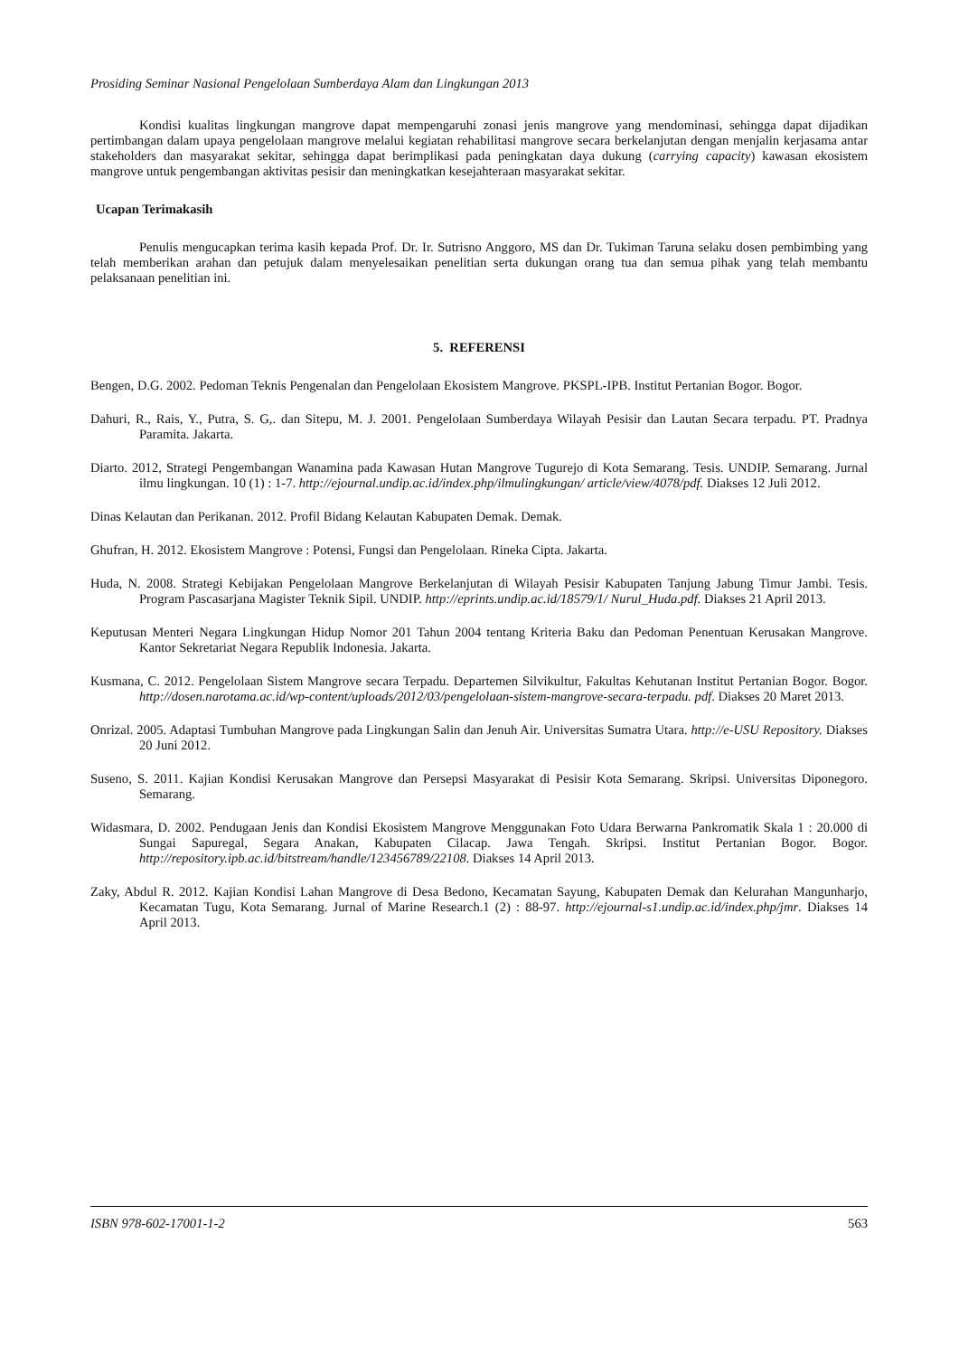Prosiding Seminar Nasional Pengelolaan Sumberdaya Alam dan Lingkungan 2013
Kondisi kualitas lingkungan mangrove dapat mempengaruhi zonasi jenis mangrove yang mendominasi, sehingga dapat dijadikan pertimbangan dalam upaya pengelolaan mangrove melalui kegiatan rehabilitasi mangrove secara berkelanjutan dengan menjalin kerjasama antar stakeholders dan masyarakat sekitar, sehingga dapat berimplikasi pada peningkatan daya dukung (carrying capacity) kawasan ekosistem mangrove untuk pengembangan aktivitas pesisir dan meningkatkan kesejahteraan masyarakat sekitar.
Ucapan Terimakasih
Penulis mengucapkan terima kasih kepada Prof. Dr. Ir. Sutrisno Anggoro, MS dan Dr. Tukiman Taruna selaku dosen pembimbing yang telah memberikan arahan dan petujuk dalam menyelesaikan penelitian serta dukungan orang tua dan semua pihak yang telah membantu pelaksanaan penelitian ini.
5. REFERENSI
Bengen, D.G. 2002. Pedoman Teknis Pengenalan dan Pengelolaan Ekosistem Mangrove. PKSPL-IPB. Institut Pertanian Bogor. Bogor.
Dahuri, R., Rais, Y., Putra, S. G,. dan Sitepu, M. J. 2001. Pengelolaan Sumberdaya Wilayah Pesisir dan Lautan Secara terpadu. PT. Pradnya Paramita. Jakarta.
Diarto. 2012, Strategi Pengembangan Wanamina pada Kawasan Hutan Mangrove Tugurejo di Kota Semarang. Tesis. UNDIP. Semarang. Jurnal ilmu lingkungan. 10 (1) : 1-7. http://ejournal.undip.ac.id/index.php/ilmulingkungan/ article/view/4078/pdf. Diakses 12 Juli 2012.
Dinas Kelautan dan Perikanan. 2012. Profil Bidang Kelautan Kabupaten Demak. Demak.
Ghufran, H. 2012. Ekosistem Mangrove : Potensi, Fungsi dan Pengelolaan. Rineka Cipta. Jakarta.
Huda, N. 2008. Strategi Kebijakan Pengelolaan Mangrove Berkelanjutan di Wilayah Pesisir Kabupaten Tanjung Jabung Timur Jambi. Tesis. Program Pascasarjana Magister Teknik Sipil. UNDIP. http://eprints.undip.ac.id/18579/1/ Nurul_Huda.pdf. Diakses 21 April 2013.
Keputusan Menteri Negara Lingkungan Hidup Nomor 201 Tahun 2004 tentang Kriteria Baku dan Pedoman Penentuan Kerusakan Mangrove. Kantor Sekretariat Negara Republik Indonesia. Jakarta.
Kusmana, C. 2012. Pengelolaan Sistem Mangrove secara Terpadu. Departemen Silvikultur, Fakultas Kehutanan Institut Pertanian Bogor. Bogor. http://dosen.narotama.ac.id/wp-content/uploads/2012/03/pengelolaan-sistem-mangrove-secara-terpadu. pdf. Diakses 20 Maret 2013.
Onrizal. 2005. Adaptasi Tumbuhan Mangrove pada Lingkungan Salin dan Jenuh Air. Universitas Sumatra Utara. http://e-USU Repository. Diakses 20 Juni 2012.
Suseno, S. 2011. Kajian Kondisi Kerusakan Mangrove dan Persepsi Masyarakat di Pesisir Kota Semarang. Skripsi. Universitas Diponegoro. Semarang.
Widasmara, D. 2002. Pendugaan Jenis dan Kondisi Ekosistem Mangrove Menggunakan Foto Udara Berwarna Pankromatik Skala 1 : 20.000 di Sungai Sapuregal, Segara Anakan, Kabupaten Cilacap. Jawa Tengah. Skripsi. Institut Pertanian Bogor. Bogor. http://repository.ipb.ac.id/bitstream/handle/123456789/22108. Diakses 14 April 2013.
Zaky, Abdul R. 2012. Kajian Kondisi Lahan Mangrove di Desa Bedono, Kecamatan Sayung, Kabupaten Demak dan Kelurahan Mangunharjo, Kecamatan Tugu, Kota Semarang. Jurnal of Marine Research.1 (2) : 88-97. http://ejournal-s1.undip.ac.id/index.php/jmr. Diakses 14 April 2013.
ISBN 978-602-17001-1-2 563